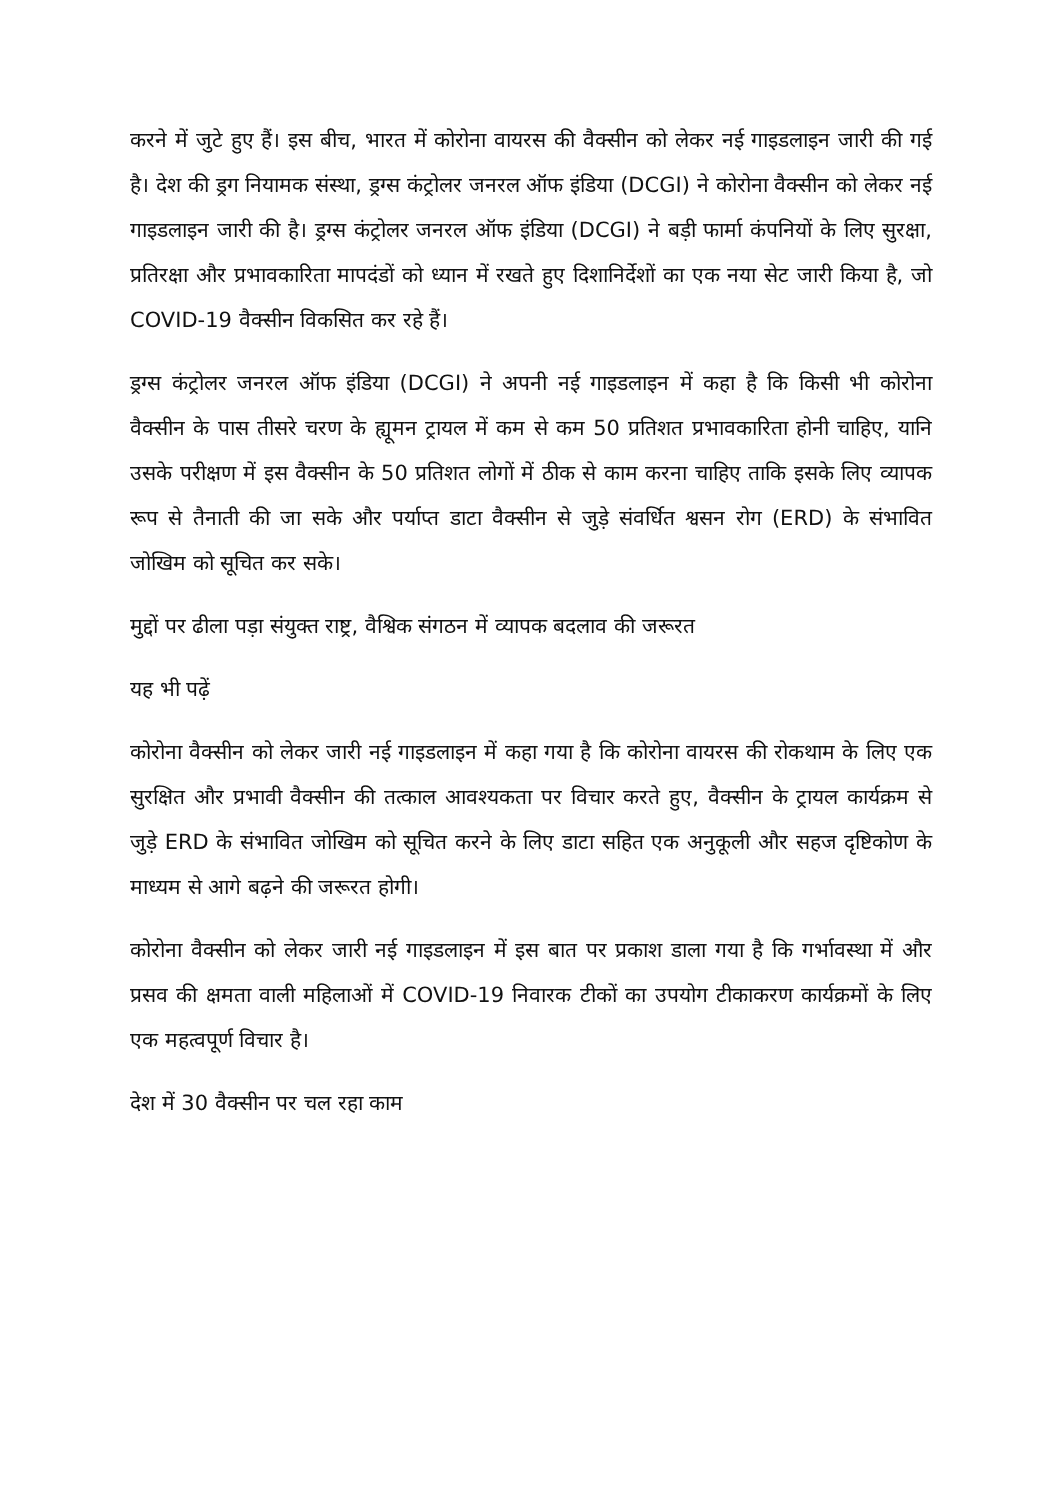करने में जुटे हुए हैं। इस बीच, भारत में कोरोना वायरस की वैक्सीन को लेकर नई गाइडलाइन जारी की गई है। देश की ड्रग नियामक संस्था, ड्रग्स कंट्रोलर जनरल ऑफ इंडिया (DCGI) ने कोरोना वैक्सीन को लेकर नई गाइडलाइन जारी की है। ड्रग्स कंट्रोलर जनरल ऑफ इंडिया (DCGI) ने बड़ी फार्मा कंपनियों के लिए सुरक्षा, प्रतिरक्षा और प्रभावकारिता मापदंडों को ध्यान में रखते हुए दिशानिर्देशों का एक नया सेट जारी किया है, जो COVID-19 वैक्सीन विकसित कर रहे हैं।
ड्रग्स कंट्रोलर जनरल ऑफ इंडिया (DCGI) ने अपनी नई गाइडलाइन में कहा है कि किसी भी कोरोना वैक्सीन के पास तीसरे चरण के ह्यूमन ट्रायल में कम से कम 50 प्रतिशत प्रभावकारिता होनी चाहिए, यानि उसके परीक्षण में इस वैक्सीन के 50 प्रतिशत लोगों में ठीक से काम करना चाहिए ताकि इसके लिए व्यापक रूप से तैनाती की जा सके और पर्याप्त डाटा वैक्सीन से जुड़े संवर्धित श्वसन रोग (ERD) के संभावित जोखिम को सूचित कर सके।
मुद्दों पर ढीला पड़ा संयुक्त राष्ट्र, वैश्विक संगठन में व्यापक बदलाव की जरूरत
यह भी पढ़ें
कोरोना वैक्सीन को लेकर जारी नई गाइडलाइन में कहा गया है कि कोरोना वायरस की रोकथाम के लिए एक सुरक्षित और प्रभावी वैक्सीन की तत्काल आवश्यकता पर विचार करते हुए, वैक्सीन के ट्रायल कार्यक्रम से जुड़े ERD के संभावित जोखिम को सूचित करने के लिए डाटा सहित एक अनुकूली और सहज दृष्टिकोण के माध्यम से आगे बढ़ने की जरूरत होगी।
कोरोना वैक्सीन को लेकर जारी नई गाइडलाइन में इस बात पर प्रकाश डाला गया है कि गर्भावस्था में और प्रसव की क्षमता वाली महिलाओं में COVID-19 निवारक टीकों का उपयोग टीकाकरण कार्यक्रमों के लिए एक महत्वपूर्ण विचार है।
देश में 30 वैक्सीन पर चल रहा काम